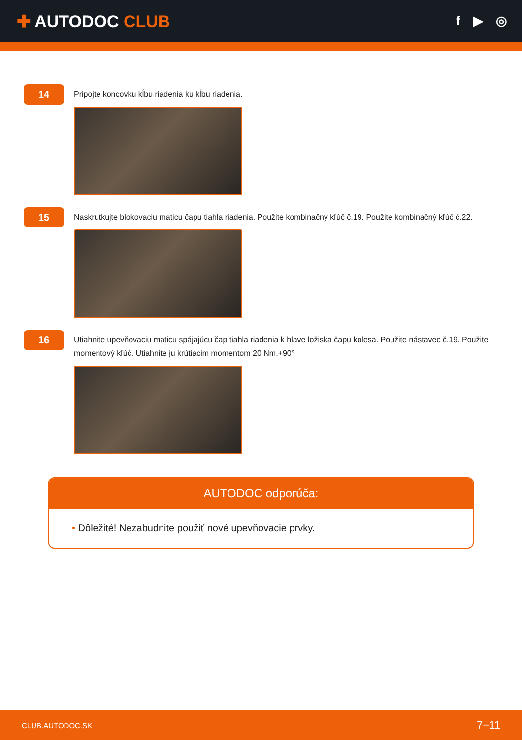✚ AUTODOC CLUB
f ▶ ◎
14
Pripojte koncovku kĺbu riadenia ku kĺbu riadenia.
15
Naskrutkujte blokovaciu maticu čapu tiahla riadenia. Použite kombinačný kľúč č.19. Použite kombinačný kľúč č.22.
16
Utiahnite upevňovaciu maticu spájajúcu čap tiahla riadenia k hlave ložiska čapu kolesa. Použite nástavec č.19. Použite momentový kľúč. Utiahnite ju krútiacim momentom 20 Nm.+90°
AUTODOC odporúča:
• Dôležité! Nezabudnite použiť nové upevňovacie prvky.
CLUB.AUTODOC.SK 7−11